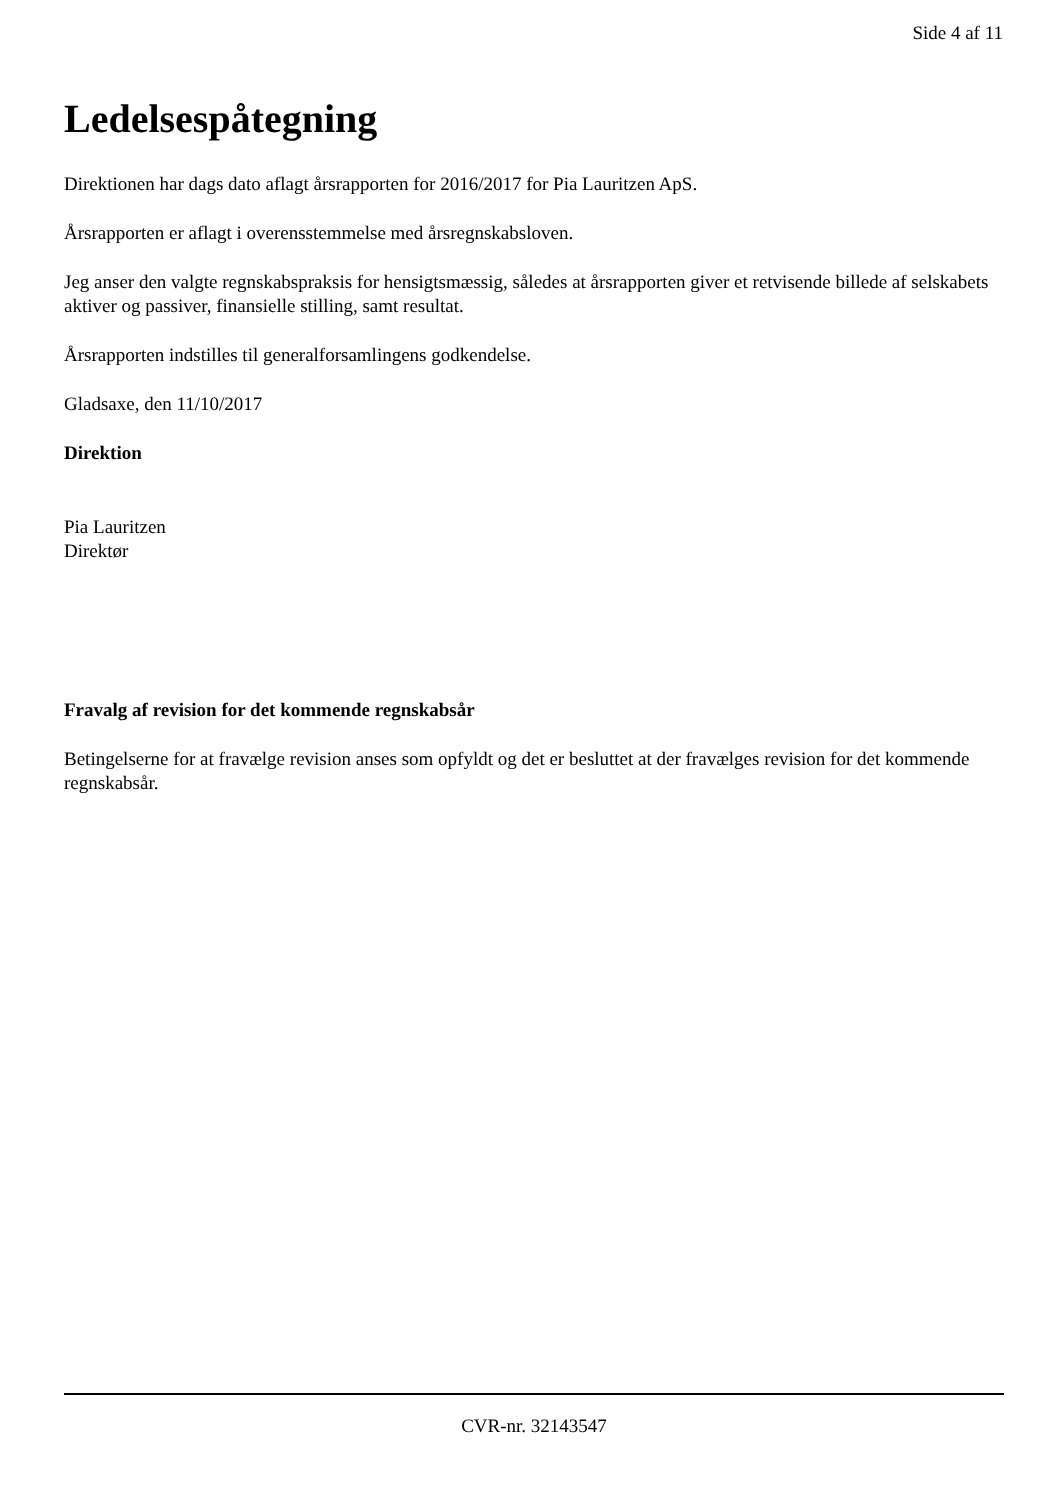Side 4 af 11
Ledelsespåtegning
Direktionen har dags dato aflagt årsrapporten for 2016/2017 for Pia Lauritzen ApS.
Årsrapporten er aflagt i overensstemmelse med årsregnskabsloven.
Jeg anser den valgte regnskabspraksis for hensigtsmæssig, således at årsrapporten giver et retvisende billede af selskabets aktiver og passiver, finansielle stilling, samt resultat.
Årsrapporten indstilles til generalforsamlingens godkendelse.
Gladsaxe, den 11/10/2017
Direktion
Pia Lauritzen
Direktør
Fravalg af revision for det kommende regnskabsår
Betingelserne for at fravælge revision anses som opfyldt og det er besluttet at der fravælges revision for det kommende regnskabsår.
CVR-nr. 32143547